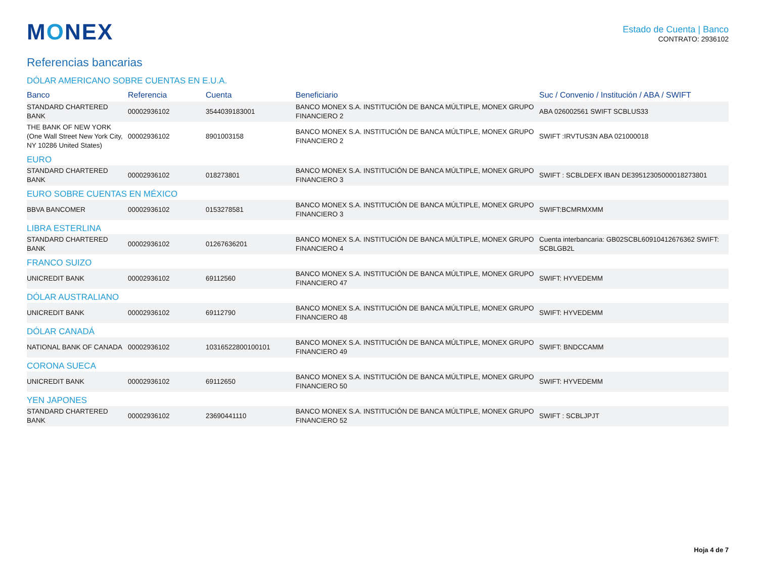MONEX
Estado de Cuenta | Banco
CONTRATO: 2936102
Referencias bancarias
| DÓLAR AMERICANO SOBRE CUENTAS EN E.U.A. | | | | |
| Banco | Referencia | Cuenta | Beneficiario | Suc / Convenio / Institución / ABA / SWIFT |
| STANDARD CHARTERED BANK | 00002936102 | 3544039183001 | BANCO MONEX S.A. INSTITUCIÓN DE BANCA MÚLTIPLE, MONEX GRUPO FINANCIERO 2 | ABA 026002561 SWIFT SCBLUS33 |
| THE BANK OF NEW YORK (One Wall Street New York City, NY 10286 United States) | 00002936102 | 8901003158 | BANCO MONEX S.A. INSTITUCIÓN DE BANCA MÚLTIPLE, MONEX GRUPO FINANCIERO 2 | SWIFT :IRVTUS3N ABA 021000018 |
| EURO | | | | |
| STANDARD CHARTERED BANK | 00002936102 | 018273801 | BANCO MONEX S.A. INSTITUCIÓN DE BANCA MÚLTIPLE, MONEX GRUPO FINANCIERO 3 | SWIFT : SCBLDEFX IBAN DE39512305000018273801 |
| EURO SOBRE CUENTAS EN MÉXICO | | | | |
| BBVA BANCOMER | 00002936102 | 0153278581 | BANCO MONEX S.A. INSTITUCIÓN DE BANCA MÚLTIPLE, MONEX GRUPO FINANCIERO 3 | SWIFT:BCMRMXMM |
| LIBRA ESTERLINA | | | | |
| STANDARD CHARTERED BANK | 00002936102 | 01267636201 | BANCO MONEX S.A. INSTITUCIÓN DE BANCA MÚLTIPLE, MONEX GRUPO FINANCIERO 4 | Cuenta interbancaria: GB02SCBL60910412676362 SWIFT: SCBLGB2L |
| FRANCO SUIZO | | | | |
| UNICREDIT BANK | 00002936102 | 69112560 | BANCO MONEX S.A. INSTITUCIÓN DE BANCA MÚLTIPLE, MONEX GRUPO FINANCIERO 47 | SWIFT: HYVEDEMM |
| DÓLAR AUSTRALIANO | | | | |
| UNICREDIT BANK | 00002936102 | 69112790 | BANCO MONEX S.A. INSTITUCIÓN DE BANCA MÚLTIPLE, MONEX GRUPO FINANCIERO 48 | SWIFT: HYVEDEMM |
| DÓLAR CANADÁ | | | | |
| NATIONAL BANK OF CANADA | 00002936102 | 10316522800100101 | BANCO MONEX S.A. INSTITUCIÓN DE BANCA MÚLTIPLE, MONEX GRUPO FINANCIERO 49 | SWIFT: BNDCCAMM |
| CORONA SUECA | | | | |
| UNICREDIT BANK | 00002936102 | 69112650 | BANCO MONEX S.A. INSTITUCIÓN DE BANCA MÚLTIPLE, MONEX GRUPO FINANCIERO 50 | SWIFT: HYVEDEMM |
| YEN JAPONES | | | | |
| STANDARD CHARTERED BANK | 00002936102 | 23690441110 | BANCO MONEX S.A. INSTITUCIÓN DE BANCA MÚLTIPLE, MONEX GRUPO FINANCIERO 52 | SWIFT : SCBLJPJT |
Hoja 4 de 7